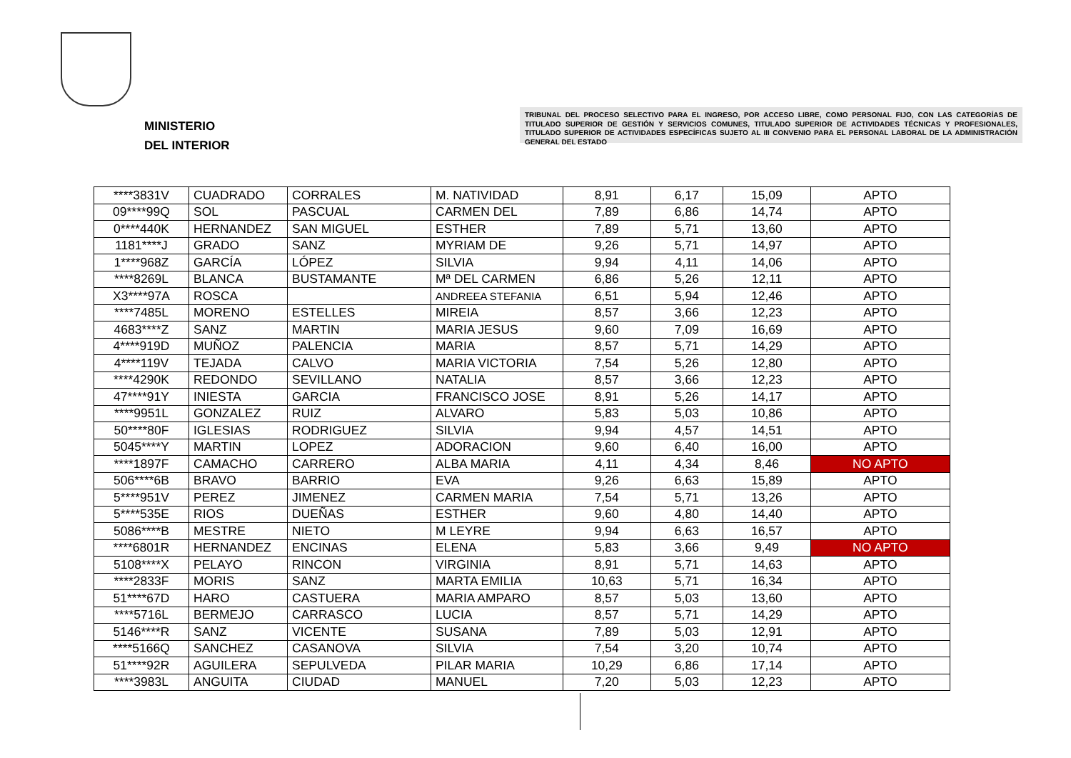MINISTERIO
DEL INTERIOR
TRIBUNAL DEL PROCESO SELECTIVO PARA EL INGRESO, POR ACCESO LIBRE, COMO PERSONAL FIJO, CON LAS CATEGORÍAS DE TITULADO SUPERIOR DE GESTIÓN Y SERVICIOS COMUNES, TITULADO SUPERIOR DE ACTIVIDADES TÉCNICAS Y PROFESIONALES, TITULADO SUPERIOR DE ACTIVIDADES ESPECÍFICAS SUJETO AL III CONVENIO PARA EL PERSONAL LABORAL DE LA ADMINISTRACIÓN GENERAL DEL ESTADO
| ****3831V | CUADRADO | CORRALES | M. NATIVIDAD | 8,91 | 6,17 | 15,09 | APTO |
| 09****99Q | SOL | PASCUAL | CARMEN DEL | 7,89 | 6,86 | 14,74 | APTO |
| 0****440K | HERNANDEZ | SAN MIGUEL | ESTHER | 7,89 | 5,71 | 13,60 | APTO |
| 1181****J | GRADO | SANZ | MYRIAM DE | 9,26 | 5,71 | 14,97 | APTO |
| 1****968Z | GARCÍA | LÓPEZ | SILVIA | 9,94 | 4,11 | 14,06 | APTO |
| ****8269L | BLANCA | BUSTAMANTE | Mª DEL CARMEN | 6,86 | 5,26 | 12,11 | APTO |
| X3****97A | ROSCA | | ANDREEA STEFANIA | 6,51 | 5,94 | 12,46 | APTO |
| ****7485L | MORENO | ESTELLES | MIREIA | 8,57 | 3,66 | 12,23 | APTO |
| 4683****Z | SANZ | MARTIN | MARIA JESUS | 9,60 | 7,09 | 16,69 | APTO |
| 4****919D | MUÑOZ | PALENCIA | MARIA | 8,57 | 5,71 | 14,29 | APTO |
| 4****119V | TEJADA | CALVO | MARIA VICTORIA | 7,54 | 5,26 | 12,80 | APTO |
| ****4290K | REDONDO | SEVILLANO | NATALIA | 8,57 | 3,66 | 12,23 | APTO |
| 47****91Y | INIESTA | GARCIA | FRANCISCO JOSE | 8,91 | 5,26 | 14,17 | APTO |
| ****9951L | GONZALEZ | RUIZ | ALVARO | 5,83 | 5,03 | 10,86 | APTO |
| 50****80F | IGLESIAS | RODRIGUEZ | SILVIA | 9,94 | 4,57 | 14,51 | APTO |
| 5045****Y | MARTIN | LOPEZ | ADORACION | 9,60 | 6,40 | 16,00 | APTO |
| ****1897F | CAMACHO | CARRERO | ALBA MARIA | 4,11 | 4,34 | 8,46 | NO APTO |
| 506****6B | BRAVO | BARRIO | EVA | 9,26 | 6,63 | 15,89 | APTO |
| 5****951V | PEREZ | JIMENEZ | CARMEN MARIA | 7,54 | 5,71 | 13,26 | APTO |
| 5****535E | RIOS | DUEÑAS | ESTHER | 9,60 | 4,80 | 14,40 | APTO |
| 5086****B | MESTRE | NIETO | M LEYRE | 9,94 | 6,63 | 16,57 | APTO |
| ****6801R | HERNANDEZ | ENCINAS | ELENA | 5,83 | 3,66 | 9,49 | NO APTO |
| 5108****X | PELAYO | RINCON | VIRGINIA | 8,91 | 5,71 | 14,63 | APTO |
| ****2833F | MORIS | SANZ | MARTA EMILIA | 10,63 | 5,71 | 16,34 | APTO |
| 51****67D | HARO | CASTUERA | MARIA AMPARO | 8,57 | 5,03 | 13,60 | APTO |
| ****5716L | BERMEJO | CARRASCO | LUCIA | 8,57 | 5,71 | 14,29 | APTO |
| 5146****R | SANZ | VICENTE | SUSANA | 7,89 | 5,03 | 12,91 | APTO |
| ****5166Q | SANCHEZ | CASANOVA | SILVIA | 7,54 | 3,20 | 10,74 | APTO |
| 51****92R | AGUILERA | SEPULVEDA | PILAR MARIA | 10,29 | 6,86 | 17,14 | APTO |
| ****3983L | ANGUITA | CIUDAD | MANUEL | 7,20 | 5,03 | 12,23 | APTO |